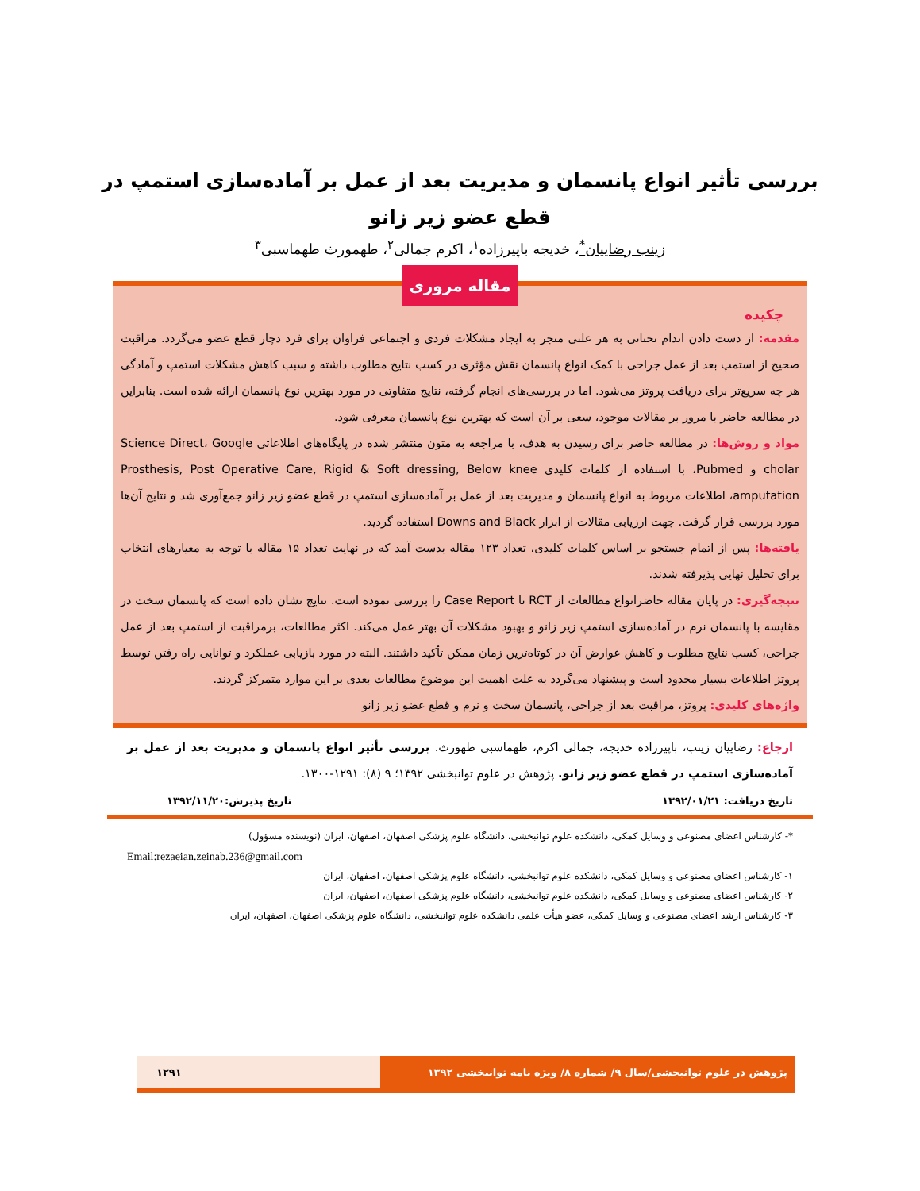بررسی تأثیر انواع پانسمان و مدیریت بعد از عمل بر آماده‌سازی استمپ در
قطع عضو زیر زانو
زینب رضاییان<sup>*</sup>، خدیجه باپیرزاده<sup>۱</sup>، اکرم جمالی<sup>۲</sup>، طهمورث طهماسبی<sup>۳</sup>
مقاله مروری
چکیده
مقدمه: از دست دادن اندام تحتانی به هر علتی منجر به ایجاد مشکلات فردی و اجتماعی فراوان برای فرد دچار قطع عضو می‌گردد. مراقبت صحیح از استمپ بعد از عمل جراحی با کمک انواع پانسمان نقش مؤثری در کسب نتایج مطلوب داشته و سبب کاهش مشکلات استمپ و آمادگی هر چه سریع‌تر برای دریافت پروتز می‌شود. اما در بررسی‌های انجام گرفته، نتایج متفاوتی در مورد بهترین نوع پانسمان ارائه شده است. بنابراین در مطالعه حاضر با مرور بر مقالات موجود، سعی بر آن است که بهترین نوع پانسمان معرفی شود.
مواد و روش‌ها: در مطالعه حاضر برای رسیدن به هدف، با مراجعه به متون منتشر شده در پایگاه‌های اطلاعاتی Science Direct، Google cholar و Pubmed، با استفاده از کلمات کلیدی Prosthesis, Post Operative Care, Rigid & Soft dressing, Below knee amputation، اطلاعات مربوط به انواع پانسمان و مدیریت بعد از عمل بر آماده‌سازی استمپ در قطع عضو زیر زانو جمع‌آوری شد و نتایج آن‌ها مورد بررسی قرار گرفت. جهت ارزیابی مقالات از ابزار Downs and Black استفاده گردید.
یافته‌ها: پس از اتمام جستجو بر اساس کلمات کلیدی، تعداد ۱۲۳ مقاله بدست آمد که در نهایت تعداد ۱۵ مقاله با توجه به معیارهای انتخاب برای تحلیل نهایی پذیرفته شدند.
نتیجه‌گیری: در پایان مقاله حاضرانواع مطالعات از RCT تا Case Report را بررسی نموده است. نتایج نشان داده است که پانسمان سخت در مقایسه با پانسمان نرم در آماده‌سازی استمپ زیر زانو و بهبود مشکلات آن بهتر عمل می‌کند. اکثر مطالعات، برمراقبت از استمپ بعد از عمل جراحی، کسب نتایج مطلوب و کاهش عوارض آن در کوتاه‌ترین زمان ممکن تأکید داشتند. البته در مورد بازیابی عملکرد و توانایی راه رفتن توسط پروتز اطلاعات بسیار محدود است و پیشنهاد می‌گردد به علت اهمیت این موضوع مطالعات بعدی بر این موارد متمرکز گردند.
واژه‌های کلیدی: پروتز، مراقبت بعد از جراحی، پانسمان سخت و نرم و قطع عضو زیر زانو
ارجاع: رضاییان زینب، باپیرزاده خدیجه، جمالی اکرم، طهماسبی طهورث. بررسی تأثیر انواع پانسمان و مدیریت بعد از عمل بر آماده‌سازی استمپ در قطع عضو زیر زانو. پژوهش در علوم توانبخشی ۱۳۹۲؛ ۹ (۸): ۱۲۹۱-۱۳۰۰.
تاریخ دریافت: ۱۳۹۲/۰۱/۲۱ تاریخ پذیرش:۱۳۹۲/۱۱/۲۰
*- کارشناس اعضای مصنوعی و وسایل کمکی، دانشکده علوم توانبخشی، دانشگاه علوم پزشکی اصفهان، اصفهان، ایران (نویسنده مسؤول)
Email:rezaeian.zeinab.236@gmail.com
۱- کارشناس اعضای مصنوعی و وسایل کمکی، دانشکده علوم توانبخشی، دانشگاه علوم پزشکی اصفهان، اصفهان، ایران
۲- کارشناس اعضای مصنوعی و وسایل کمکی، دانشکده علوم توانبخشی، دانشگاه علوم پزشکی اصفهان، اصفهان، ایران
۳- کارشناس ارشد اعضای مصنوعی و وسایل کمکی، عضو هیأت علمی دانشکده علوم توانبخشی، دانشگاه علوم پزشکی اصفهان، اصفهان، ایران
پژوهش در علوم توانبخشی/سال ۹/ شماره ۸/ ویژه نامه توانبخشی ۱۳۹۲ ۱۲۹۱